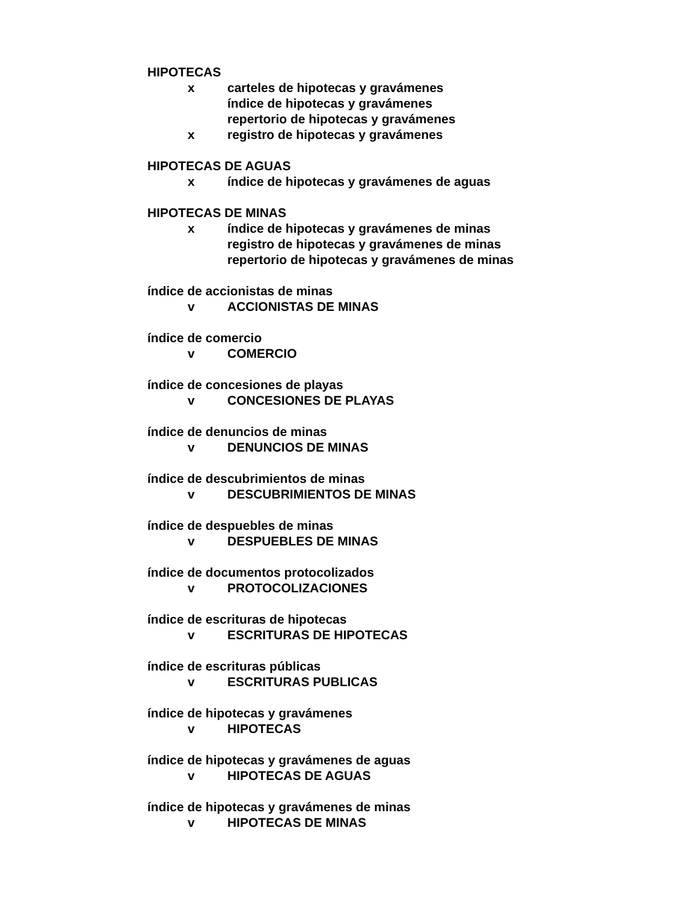HIPOTECAS
x carteles de hipotecas y gravámenes
índice de hipotecas y gravámenes
repertorio de hipotecas y gravámenes
x registro de hipotecas y gravámenes
HIPOTECAS DE AGUAS
x índice de hipotecas y gravámenes de aguas
HIPOTECAS DE MINAS
x índice de hipotecas y gravámenes de minas
registro de hipotecas y gravámenes de minas
repertorio de hipotecas y gravámenes de minas
índice de accionistas de minas
v ACCIONISTAS DE MINAS
índice de comercio
v COMERCIO
índice de concesiones de playas
v CONCESIONES DE PLAYAS
índice de denuncios de minas
v DENUNCIOS DE MINAS
índice de descubrimientos de minas
v DESCUBRIMIENTOS DE MINAS
índice de despuebles de minas
v DESPUEBLES DE MINAS
índice de documentos protocolizados
v PROTOCOLIZACIONES
índice de escrituras de hipotecas
v ESCRITURAS DE HIPOTECAS
índice de escrituras públicas
v ESCRITURAS PUBLICAS
índice de hipotecas y gravámenes
v HIPOTECAS
índice de hipotecas y gravámenes de aguas
v HIPOTECAS DE AGUAS
índice de hipotecas y gravámenes de minas
v HIPOTECAS DE MINAS